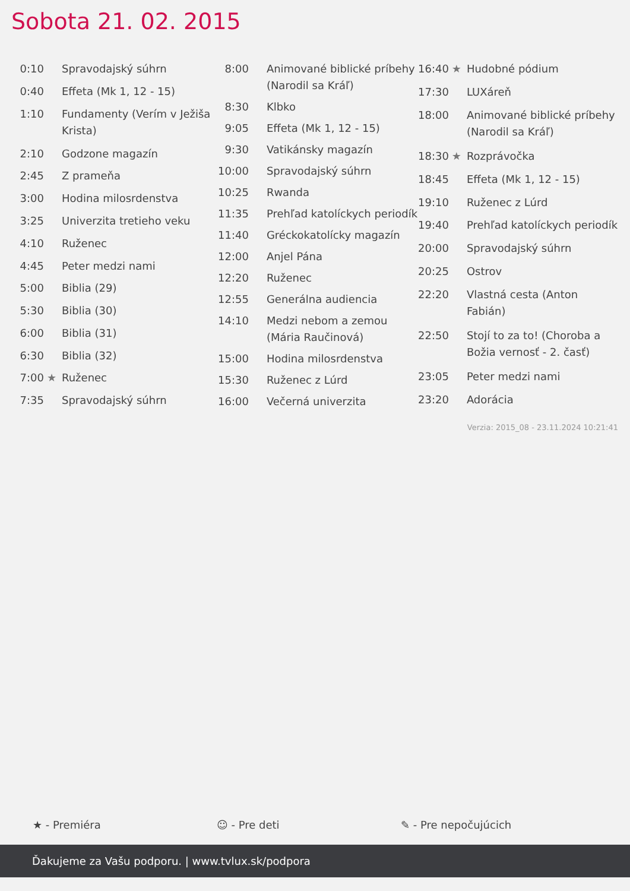Sobota 21. 02. 2015
| 0:10 | | Spravodajský súhrn |
| 0:40 | | Effeta (Mk 1, 12 - 15) |
| 1:10 | | Fundamenty (Verím v Ježiša Krista) |
| 2:10 | | Godzone magazín |
| 2:45 | | Z prameňa |
| 3:00 | | Hodina milosrdenstva |
| 3:25 | | Univerzita tretieho veku |
| 4:10 | | Ruženec |
| 4:45 | | Peter medzi nami |
| 5:00 | | Biblia (29) |
| 5:30 | | Biblia (30) |
| 6:00 | | Biblia (31) |
| 6:30 | | Biblia (32) |
| 7:00 | ★ | Ruženec |
| 7:35 | | Spravodajský súhrn |
| 8:00 | | Animované biblické príbehy (Narodil sa Kráľ) |
| 8:30 | | Klbko |
| 9:05 | | Effeta (Mk 1, 12 - 15) |
| 9:30 | | Vatikánsky magazín |
| 10:00 | | Spravodajský súhrn |
| 10:25 | | Rwanda |
| 11:35 | | Prehľad katolíckych periodík |
| 11:40 | | Gréckokatolícky magazín |
| 12:00 | | Anjel Pána |
| 12:20 | | Ruženec |
| 12:55 | | Generálna audiencia |
| 14:10 | | Medzi nebom a zemou (Mária Raučinová) |
| 15:00 | | Hodina milosrdenstva |
| 15:30 | | Ruženec z Lúrd |
| 16:00 | | Večerná univerzita |
| 16:40 | ★ | Hudobné pódium |
| 17:30 | | LUXáreň |
| 18:00 | | Animované biblické príbehy (Narodil sa Kráľ) |
| 18:30 | ★ | Rozprávočka |
| 18:45 | | Effeta (Mk 1, 12 - 15) |
| 19:10 | | Ruženec z Lúrd |
| 19:40 | | Prehľad katolíckych periodík |
| 20:00 | | Spravodajský súhrn |
| 20:25 | | Ostrov |
| 22:20 | | Vlastná cesta (Anton Fabián) |
| 22:50 | | Stojí to za to! (Choroba a Božia vernosť - 2. časť) |
| 23:05 | | Peter medzi nami |
| 23:20 | | Adorácia |
Verzia: 2015_08 - 23.11.2024 10:21:41
★ - Premiéra ☺ - Pre deti ✎ - Pre nepočujúcich
Ďakujeme za Vašu podporu. | www.tvlux.sk/podpora